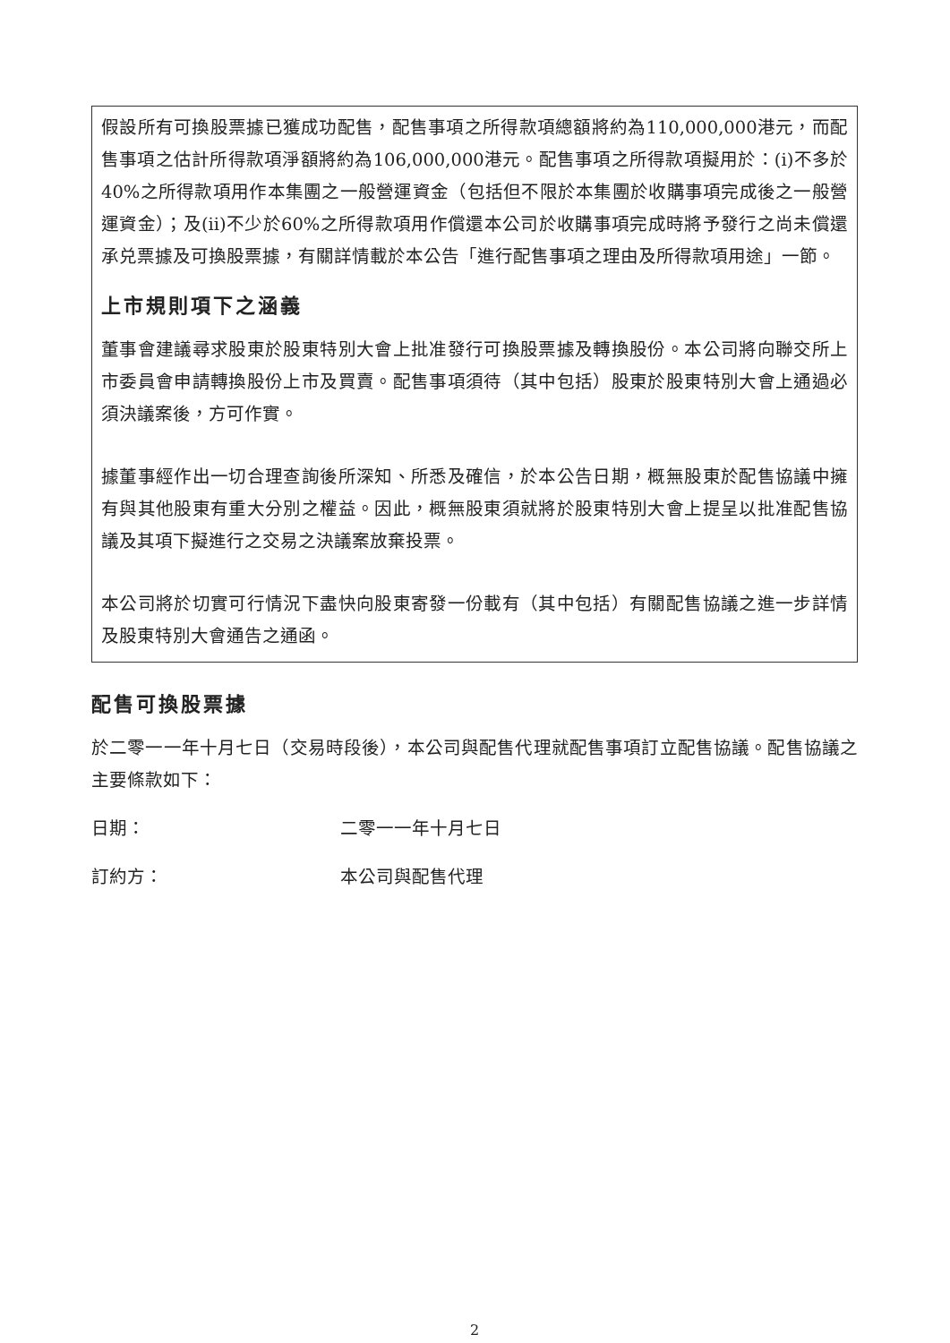假設所有可換股票據已獲成功配售，配售事項之所得款項總額將約為110,000,000港元，而配售事項之估計所得款項淨額將約為106,000,000港元。配售事項之所得款項擬用於：(i)不多於40%之所得款項用作本集團之一般營運資金（包括但不限於本集團於收購事項完成後之一般營運資金）；及(ii)不少於60%之所得款項用作償還本公司於收購事項完成時將予發行之尚未償還承兑票據及可換股票據，有關詳情載於本公告「進行配售事項之理由及所得款項用途」一節。
上市規則項下之涵義
董事會建議尋求股東於股東特別大會上批准發行可換股票據及轉換股份。本公司將向聯交所上市委員會申請轉換股份上市及買賣。配售事項須待（其中包括）股東於股東特別大會上通過必須決議案後，方可作實。
據董事經作出一切合理查詢後所深知、所悉及確信，於本公告日期，概無股東於配售協議中擁有與其他股東有重大分別之權益。因此，概無股東須就將於股東特別大會上提呈以批准配售協議及其項下擬進行之交易之決議案放棄投票。
本公司將於切實可行情況下盡快向股東寄發一份載有（其中包括）有關配售協議之進一步詳情及股東特別大會通告之通函。
配售可換股票據
於二零一一年十月七日（交易時段後），本公司與配售代理就配售事項訂立配售協議。配售協議之主要條款如下：
日期： 二零一一年十月七日
訂約方： 本公司與配售代理
2